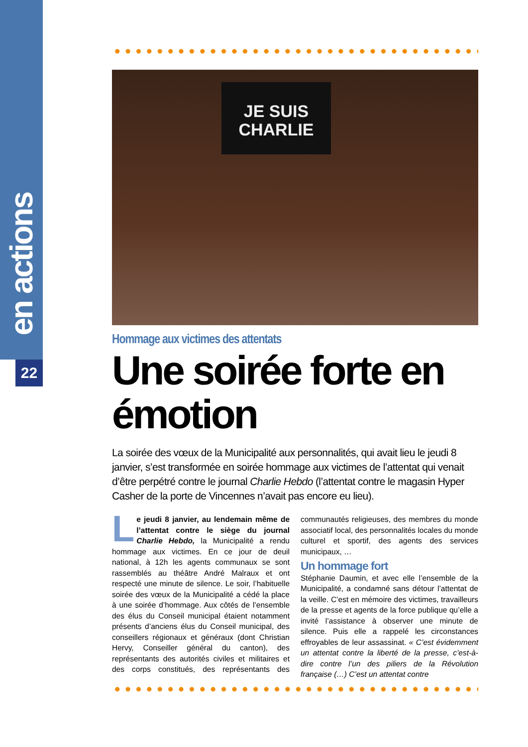en actions
22
JE SUIS
CHARLIE
Hommage aux victimes des attentats
Une soirée forte en émotion
La soirée des vœux de la Municipalité aux personnalités, qui avait lieu le jeudi 8 janvier, s’est transformée en soirée hommage aux victimes de l’attentat qui venait d’être perpétré contre le journal Charlie Hebdo (l’attentat contre le magasin Hyper Casher de la porte de Vincennes n’avait pas encore eu lieu).
Le jeudi 8 janvier, au lendemain même de l’attentat contre le siège du journal Charlie Hebdo, la Municipalité a rendu hommage aux victimes. En ce jour de deuil national, à 12h les agents communaux se sont rassemblés au théâtre André Malraux et ont respecté une minute de silence. Le soir, l’habituelle soirée des vœux de la Municipalité a cédé la place à une soirée d’hommage. Aux côtés de l’ensemble des élus du Conseil municipal étaient notamment présents d’anciens élus du Conseil municipal, des conseillers régionaux et généraux (dont Christian Hervy, Conseiller général du canton), des représentants des autorités civiles et militaires et des corps constitués, des représentants des communautés religieuses, des membres du monde associatif local, des personnalités locales du monde culturel et sportif, des agents des services municipaux, …
Un hommage fort
Stéphanie Daumin, et avec elle l’ensemble de la Municipalité, a condamné sans détour l’attentat de la veille. C’est en mémoire des victimes, travailleurs de la presse et agents de la force publique qu’elle a invité l’assistance à observer une minute de silence. Puis elle a rappelé les circonstances effroyables de leur assassinat. « C’est évidemment un attentat contre la liberté de la presse, c’est-à-dire contre l’un des piliers de la Révolution française (…) C’est un attentat contre